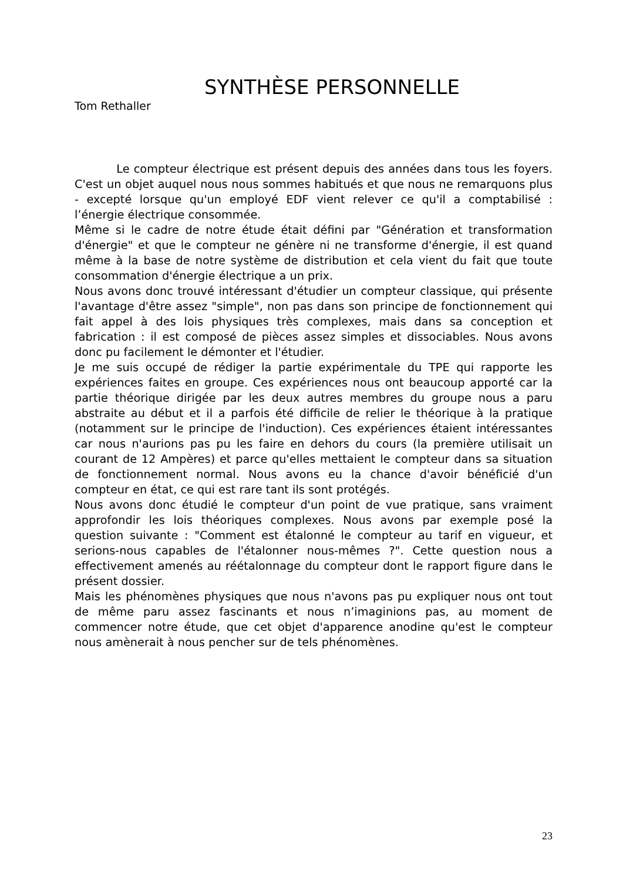SYNTHÈSE PERSONNELLE
Tom Rethaller
Le compteur électrique est présent depuis des années dans tous les foyers. C'est un objet auquel nous nous sommes habitués et que nous ne remarquons plus - excepté lorsque qu'un employé EDF vient relever ce qu'il a comptabilisé : l’énergie électrique consommée.
Même si le cadre de notre étude était défini par "Génération et transformation d'énergie" et que le compteur ne génère ni ne transforme d'énergie, il est quand même à la base de notre système de distribution et cela vient du fait que toute consommation d'énergie électrique a un prix.
Nous avons donc trouvé intéressant d'étudier un compteur classique, qui présente l'avantage d'être assez "simple", non pas dans son principe de fonctionnement qui fait appel à des lois physiques très complexes, mais dans sa conception et fabrication : il est composé de pièces assez simples et dissociables. Nous avons donc pu facilement le démonter et l'étudier.
Je me suis occupé de rédiger la partie expérimentale du TPE qui rapporte les expériences faites en groupe. Ces expériences nous ont beaucoup apporté car la partie théorique dirigée par les deux autres membres du groupe nous a paru abstraite au début et il a parfois été difficile de relier le théorique à la pratique (notamment sur le principe de l'induction). Ces expériences étaient intéressantes car nous n'aurions pas pu les faire en dehors du cours (la première utilisait un courant de 12 Ampères) et parce qu'elles mettaient le compteur dans sa situation de fonctionnement normal. Nous avons eu la chance d'avoir bénéficié d'un compteur en état, ce qui est rare tant ils sont protégés.
Nous avons donc étudié le compteur d'un point de vue pratique, sans vraiment approfondir les lois théoriques complexes. Nous avons par exemple posé la question suivante : "Comment est étalonné le compteur au tarif en vigueur, et serions-nous capables de l'étalonner nous-mêmes ?". Cette question nous a effectivement amenés au réétalonnage du compteur dont le rapport figure dans le présent dossier.
Mais les phénomènes physiques que nous n'avons pas pu expliquer nous ont tout de même paru assez fascinants et nous n’imaginions pas, au moment de commencer notre étude, que cet objet d'apparence anodine qu'est le compteur nous amènerait à nous pencher sur de tels phénomènes.
23